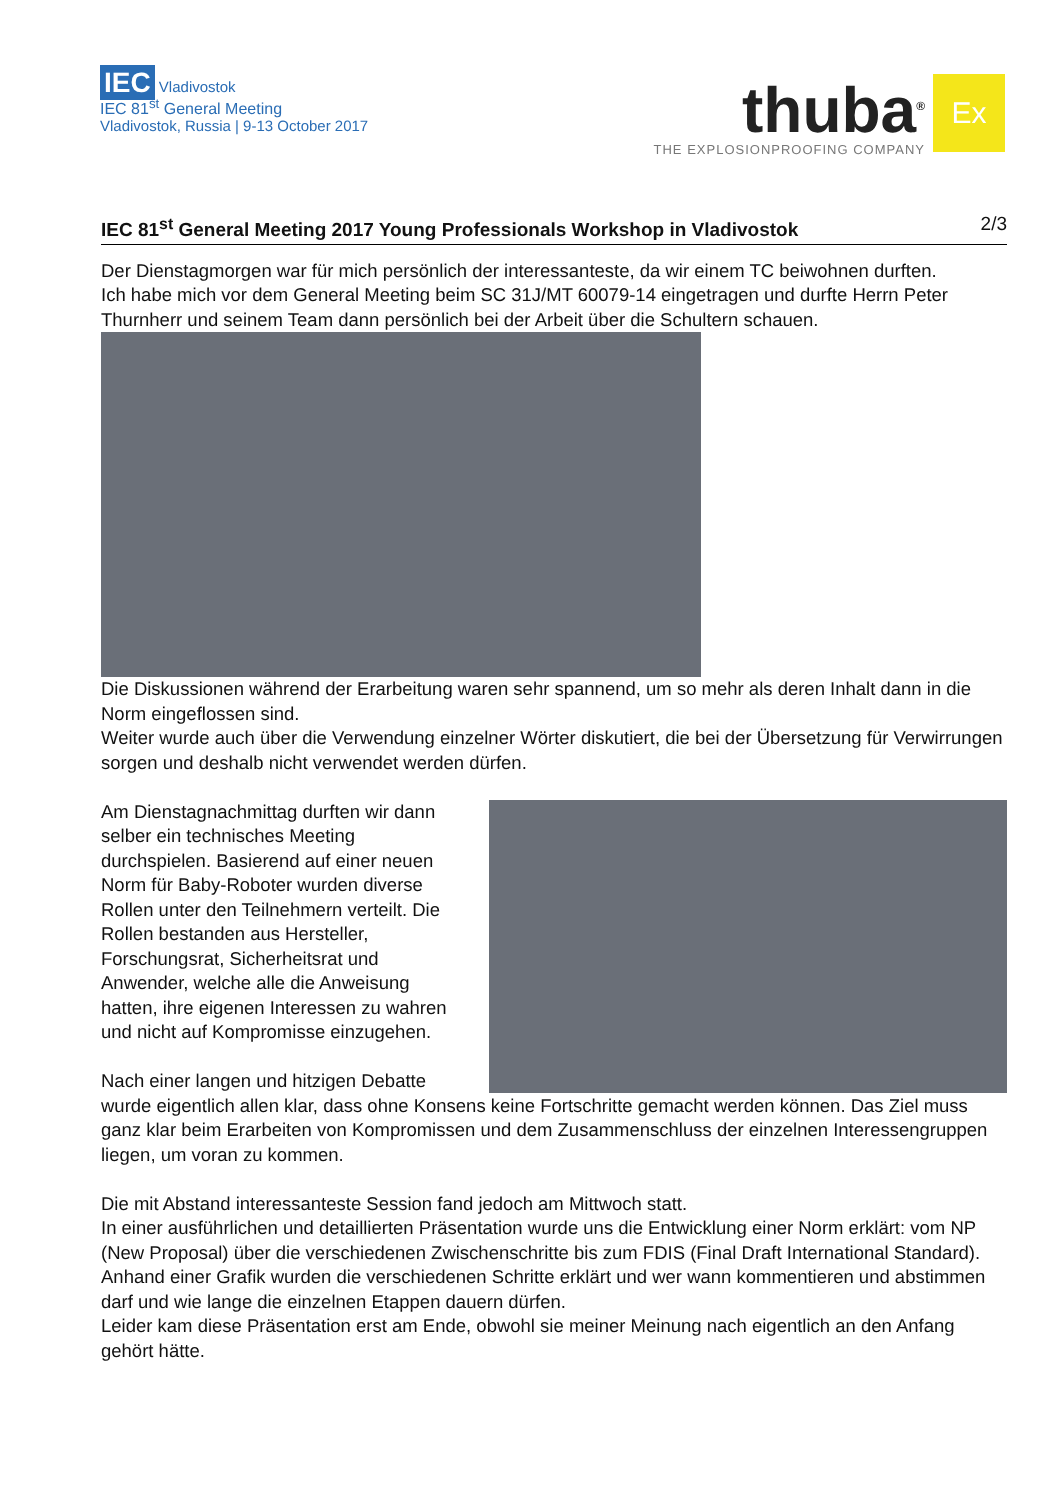IEC Vladivostok
IEC 81<sup>st</sup> General Meeting
Vladivostok, Russia | 9-13 October 2017
thuba<sup>®</sup>
THE EXPLOSIONPROOFING COMPANY
Ex
IEC 81<sup>st</sup> General Meeting 2017 Young Professionals Workshop in Vladivostok 2/3
Der Dienstagmorgen war für mich persönlich der interessanteste, da wir einem TC beiwohnen durften.
Ich habe mich vor dem General Meeting beim SC 31J/MT 60079-14 eingetragen und durfte Herrn Peter Thurnherr und seinem Team dann persönlich bei der Arbeit über die Schultern schauen.
Die Diskussionen während der Erarbeitung waren sehr spannend, um so mehr als deren Inhalt dann in die Norm eingeflossen sind.
Weiter wurde auch über die Verwendung einzelner Wörter diskutiert, die bei der Übersetzung für Verwirrungen sorgen und deshalb nicht verwendet werden dürfen.
Am Dienstagnachmittag durften wir dann selber ein technisches Meeting durchspielen. Basierend auf einer neuen Norm für Baby-Roboter wurden diverse Rollen unter den Teilnehmern verteilt. Die Rollen bestanden aus Hersteller, Forschungsrat, Sicherheitsrat und Anwender, welche alle die Anweisung hatten, ihre eigenen Interessen zu wahren und nicht auf Kompromisse einzugehen.
Nach einer langen und hitzigen Debatte wurde eigentlich allen klar, dass ohne Konsens keine Fortschritte gemacht werden können. Das Ziel muss ganz klar beim Erarbeiten von Kompromissen und dem Zusammenschluss der einzelnen Interessengruppen liegen, um voran zu kommen.
Die mit Abstand interessanteste Session fand jedoch am Mittwoch statt.
In einer ausführlichen und detaillierten Präsentation wurde uns die Entwicklung einer Norm erklärt: vom NP (New Proposal) über die verschiedenen Zwischenschritte bis zum FDIS (Final Draft International Standard). Anhand einer Grafik wurden die verschiedenen Schritte erklärt und wer wann kommentieren und abstimmen darf und wie lange die einzelnen Etappen dauern dürfen.
Leider kam diese Präsentation erst am Ende, obwohl sie meiner Meinung nach eigentlich an den Anfang gehört hätte.